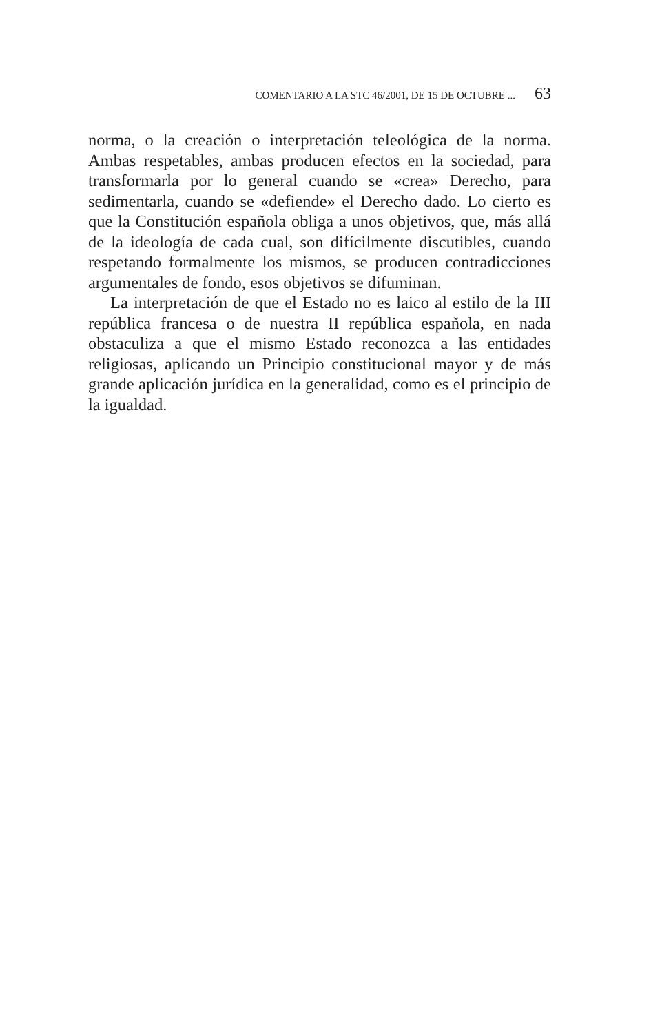COMENTARIO A LA STC 46/2001, DE 15 DE OCTUBRE ... 63
norma, o la creación o interpretación teleológica de la norma. Ambas respetables, ambas producen efectos en la sociedad, para transformarla por lo general cuando se «crea» Derecho, para sedimentarla, cuando se «defiende» el Derecho dado. Lo cierto es que la Constitución española obliga a unos objetivos, que, más allá de la ideología de cada cual, son difícilmente discutibles, cuando respetando formalmente los mismos, se producen contradicciones argumentales de fondo, esos objetivos se difuminan.
La interpretación de que el Estado no es laico al estilo de la III república francesa o de nuestra II república española, en nada obstaculiza a que el mismo Estado reconozca a las entidades religiosas, aplicando un Principio constitucional mayor y de más grande aplicación jurídica en la generalidad, como es el principio de la igualdad.